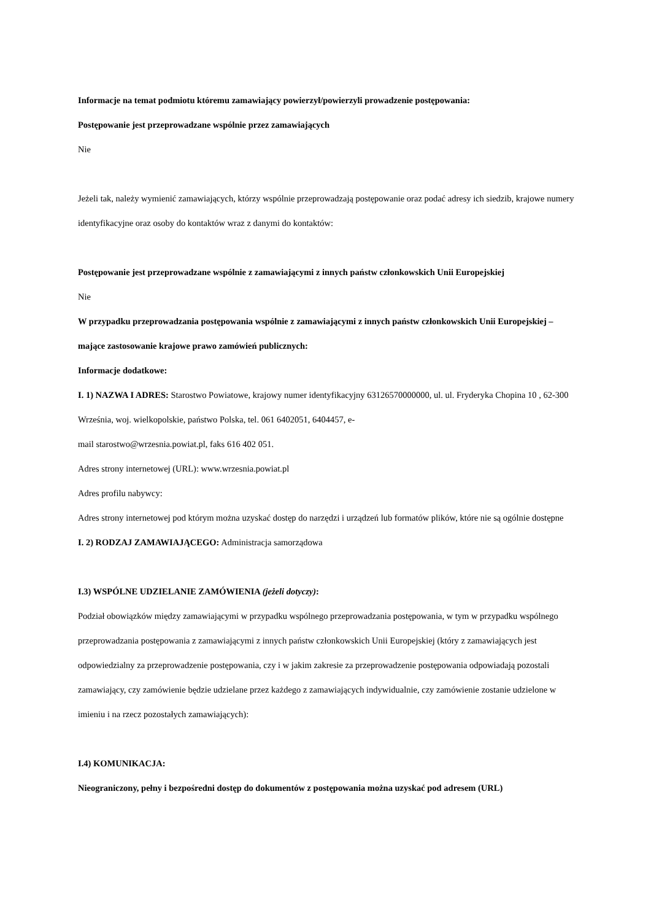Informacje na temat podmiotu któremu zamawiający powierzył/powierzyli prowadzenie postępowania:
Postępowanie jest przeprowadzane wspólnie przez zamawiających
Nie
Jeżeli tak, należy wymienić zamawiających, którzy wspólnie przeprowadzają postępowanie oraz podać adresy ich siedzib, krajowe numery identyfikacyjne oraz osoby do kontaktów wraz z danymi do kontaktów:
Postępowanie jest przeprowadzane wspólnie z zamawiającymi z innych państw członkowskich Unii Europejskiej
Nie
W przypadku przeprowadzania postępowania wspólnie z zamawiającymi z innych państw członkowskich Unii Europejskiej – mające zastosowanie krajowe prawo zamówień publicznych:
Informacje dodatkowe:
I. 1) NAZWA I ADRES: Starostwo Powiatowe, krajowy numer identyfikacyjny 63126570000000, ul. ul. Fryderyka Chopina 10 , 62-300 Września, woj. wielkopolskie, państwo Polska, tel. 061 6402051, 6404457, e-
mail starostwo@wrzesnia.powiat.pl, faks 616 402 051.
Adres strony internetowej (URL): www.wrzesnia.powiat.pl
Adres profilu nabywcy:
Adres strony internetowej pod którym można uzyskać dostęp do narzędzi i urządzeń lub formatów plików, które nie są ogólnie dostępne
I. 2) RODZAJ ZAMAWIAJĄCEGO: Administracja samorządowa
I.3) WSPÓLNE UDZIELANIE ZAMÓWIENIA (jeżeli dotyczy):
Podział obowiązków między zamawiającymi w przypadku wspólnego przeprowadzania postępowania, w tym w przypadku wspólnego przeprowadzania postępowania z zamawiającymi z innych państw członkowskich Unii Europejskiej (który z zamawiających jest odpowiedzialny za przeprowadzenie postępowania, czy i w jakim zakresie za przeprowadzenie postępowania odpowiadają pozostali zamawiający, czy zamówienie będzie udzielane przez każdego z zamawiających indywidualnie, czy zamówienie zostanie udzielone w imieniu i na rzecz pozostałych zamawiających):
I.4) KOMUNIKACJA:
Nieograniczony, pełny i bezpośredni dostęp do dokumentów z postępowania można uzyskać pod adresem (URL)